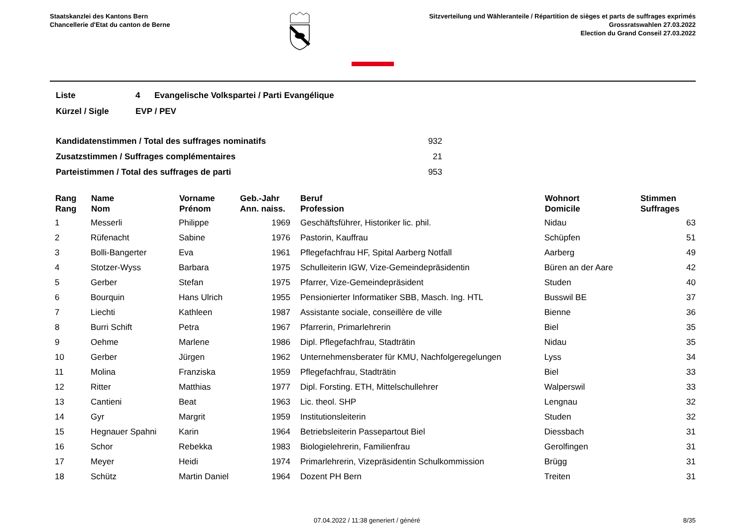Staatskanzlei des Kantons Bern
Chancellerie d'Etat du canton de Berne
Sitzverteilung und Wähleranteile / Répartition de sièges et parts de suffrages exprimés
Grossratswahlen 27.03.2022
Election du Grand Conseil 27.03.2022
| Liste | 4 | Evangelische Volkspartei / Parti Evangélique |
| Kürzel / Sigle | EVP / PEV | |
| Kandidatenstimmen / Total des suffrages nominatifs | 932 |
| Zusatzstimmen / Suffrages complémentaires | 21 |
| Parteistimmen / Total des suffrages de parti | 953 |
| Rang Rang | Name Nom | Vorname Prénom | Geb.-Jahr Ann. naiss. | Beruf Profession | Wohnort Domicile | Stimmen Suffrages |
| --- | --- | --- | --- | --- | --- | --- |
| 1 | Messerli | Philippe | 1969 | Geschäftsführer, Historiker lic. phil. | Nidau | 63 |
| 2 | Rüfenacht | Sabine | 1976 | Pastorin, Kauffrau | Schüpfen | 51 |
| 3 | Bolli-Bangerter | Eva | 1961 | Pflegefachfrau HF, Spital Aarberg Notfall | Aarberg | 49 |
| 4 | Stotzer-Wyss | Barbara | 1975 | Schulleiterin IGW, Vize-Gemeindepräsidentin | Büren an der Aare | 42 |
| 5 | Gerber | Stefan | 1975 | Pfarrer, Vize-Gemeindepräsident | Studen | 40 |
| 6 | Bourquin | Hans Ulrich | 1955 | Pensionierter Informatiker SBB, Masch. Ing. HTL | Busswil BE | 37 |
| 7 | Liechti | Kathleen | 1987 | Assistante sociale, conseillère de ville | Bienne | 36 |
| 8 | Burri Schift | Petra | 1967 | Pfarrerin, Primarlehrerin | Biel | 35 |
| 9 | Oehme | Marlene | 1986 | Dipl. Pflegefachfrau, Stadträtin | Nidau | 35 |
| 10 | Gerber | Jürgen | 1962 | Unternehmensberater für KMU, Nachfolgeregelungen | Lyss | 34 |
| 11 | Molina | Franziska | 1959 | Pflegefachfrau, Stadträtin | Biel | 33 |
| 12 | Ritter | Matthias | 1977 | Dipl. Forsting. ETH, Mittelschullehrer | Walperswil | 33 |
| 13 | Cantieni | Beat | 1963 | Lic. theol. SHP | Lengnau | 32 |
| 14 | Gyr | Margrit | 1959 | Institutionsleiterin | Studen | 32 |
| 15 | Hegnauer Spahni | Karin | 1964 | Betriebsleiterin Passepartout Biel | Diessbach | 31 |
| 16 | Schor | Rebekka | 1983 | Biologielehrerin, Familienfrau | Gerolfingen | 31 |
| 17 | Meyer | Heidi | 1974 | Primarlehrerin, Vizepräsidentin Schulkommission | Brügg | 31 |
| 18 | Schütz | Martin Daniel | 1964 | Dozent PH Bern | Treiten | 31 |
07.04.2022 / 11:38 generiert / généré 8/35